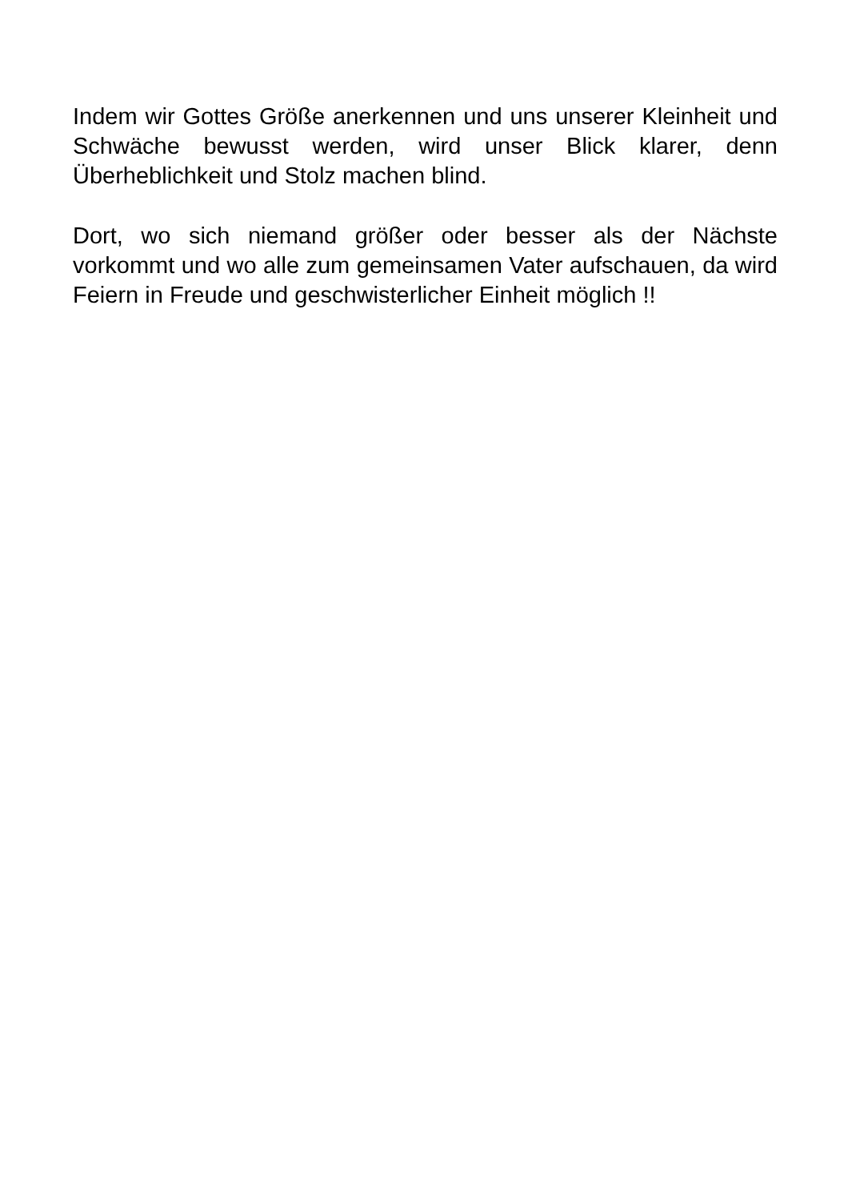Indem wir Gottes Größe anerkennen und uns unserer Kleinheit und Schwäche bewusst werden, wird unser Blick klarer, denn Überheblichkeit und Stolz machen blind.
Dort, wo sich niemand größer oder besser als der Nächste vorkommt und wo alle zum gemeinsamen Vater aufschauen, da wird Feiern in Freude und geschwisterlicher Einheit möglich !!